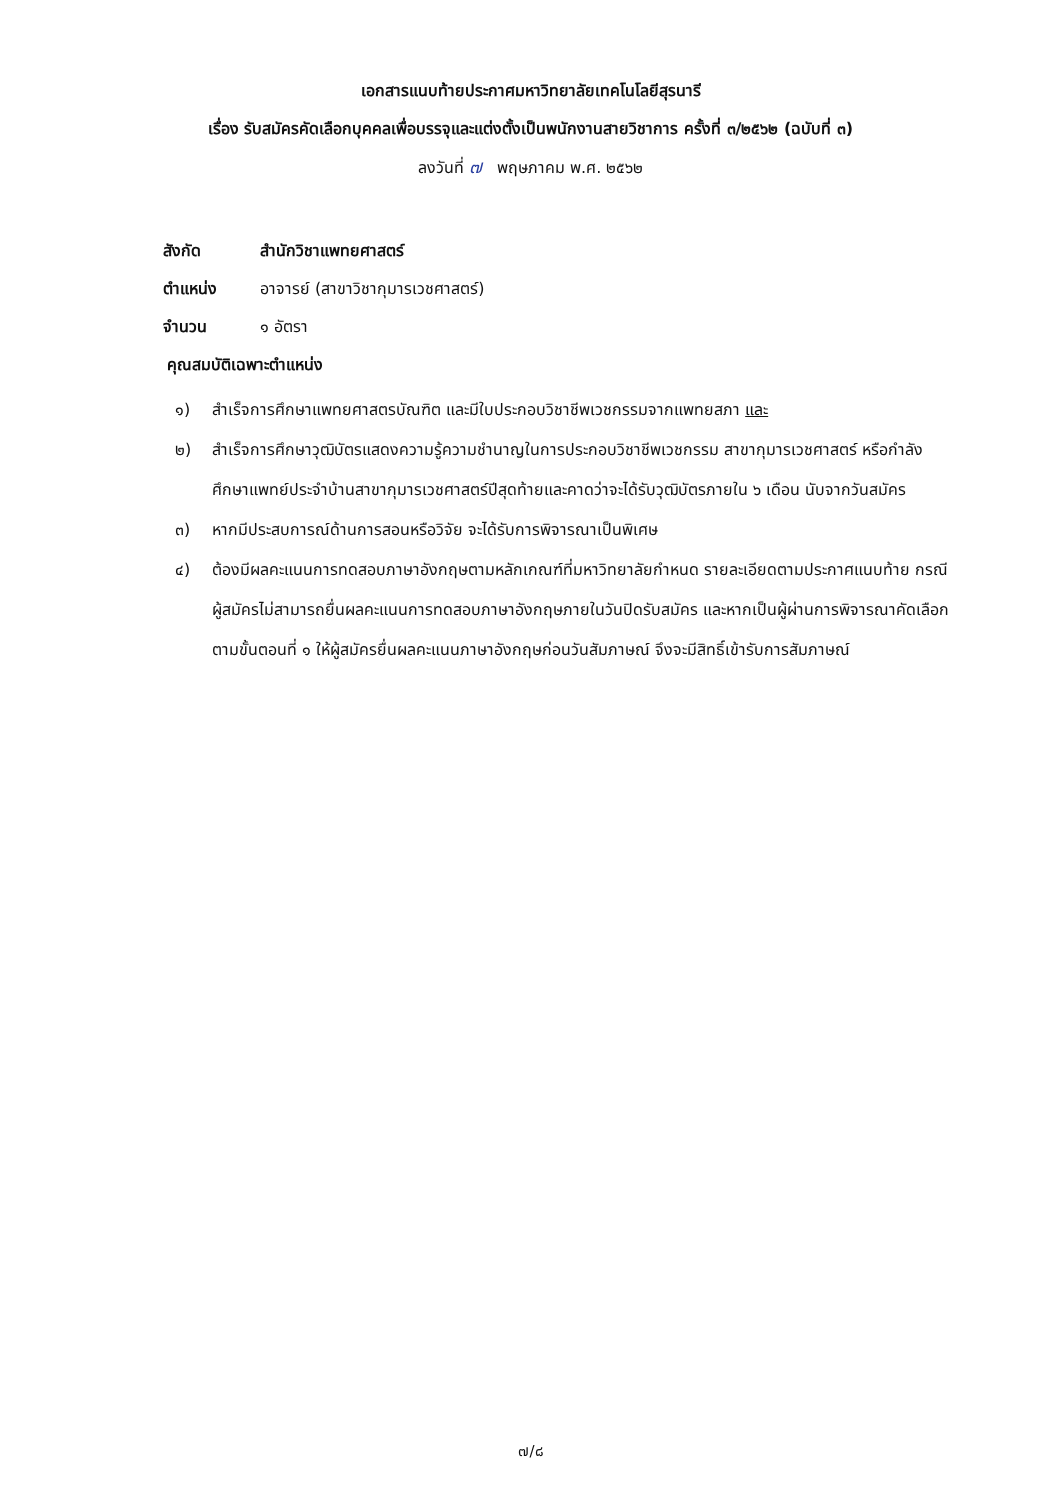เอกสารแนบท้ายประกาศมหาวิทยาลัยเทคโนโลยีสุรนารี
เรื่อง รับสมัครคัดเลือกบุคคลเพื่อบรรจุและแต่งตั้งเป็นพนักงานสายวิชาการ ครั้งที่ ๓/๒๕๖๒ (ฉบับที่ ๓)
ลงวันที่ ๗ พฤษภาคม พ.ศ. ๒๕๖๒
สังกัด สำนักวิชาแพทยศาสตร์
ตำแหน่ง อาจารย์ (สาขาวิชากุมารเวชศาสตร์)
จำนวน ๑ อัตรา
คุณสมบัติเฉพาะตำแหน่ง
๑) สำเร็จการศึกษาแพทยศาสตรบัณฑิต และมีใบประกอบวิชาชีพเวชกรรมจากแพทยสภา และ
๒) สำเร็จการศึกษาวุฒิบัตรแสดงความรู้ความชำนาญในการประกอบวิชาชีพเวชกรรม สาขากุมารเวชศาสตร์ หรือกำลังศึกษาแพทย์ประจำบ้านสาขากุมารเวชศาสตร์ปีสุดท้ายและคาดว่าจะได้รับวุฒิบัตรภายใน ๖ เดือน นับจากวันสมัคร
๓) หากมีประสบการณ์ด้านการสอนหรือวิจัย จะได้รับการพิจารณาเป็นพิเศษ
๔) ต้องมีผลคะแนนการทดสอบภาษาอังกฤษตามหลักเกณฑ์ที่มหาวิทยาลัยกำหนด รายละเอียดตามประกาศแนบท้าย กรณีผู้สมัครไม่สามารถยื่นผลคะแนนการทดสอบภาษาอังกฤษภายในวันปิดรับสมัคร และหากเป็นผู้ผ่านการพิจารณาคัดเลือกตามขั้นตอนที่ ๑ ให้ผู้สมัครยื่นผลคะแนนภาษาอังกฤษก่อนวันสัมภาษณ์ จึงจะมีสิทธิ์เข้ารับการสัมภาษณ์
๗/๘